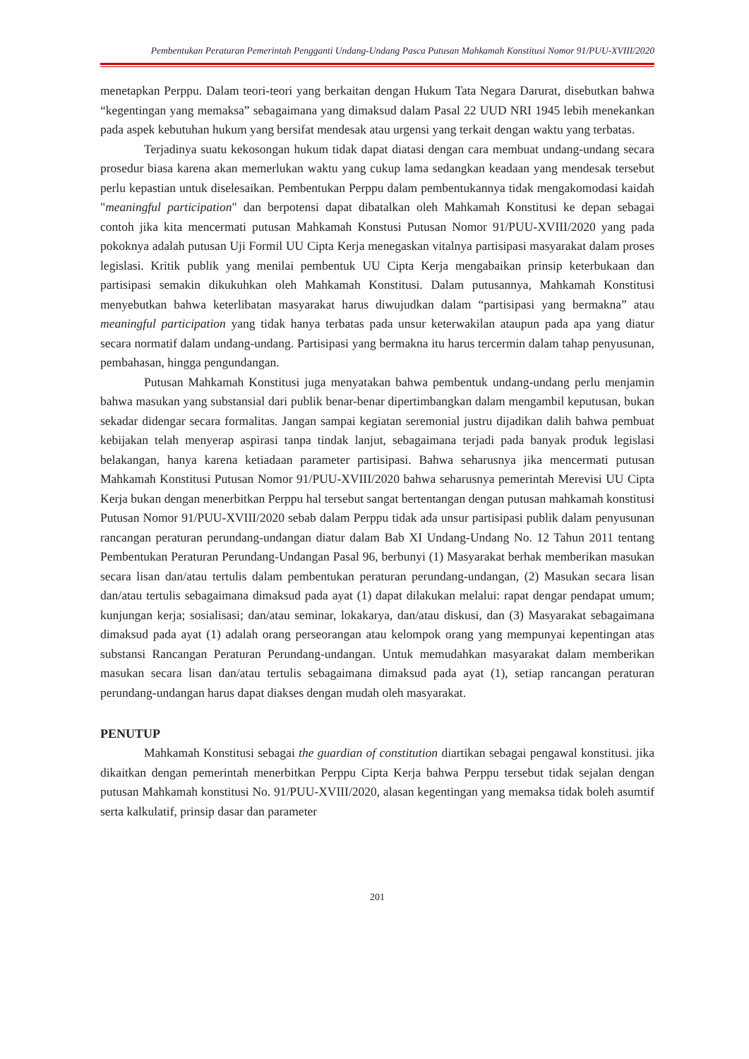Pembentukan Peraturan Pemerintah Pengganti Undang-Undang Pasca Putusan Mahkamah Konstitusi Nomor 91/PUU-XVIII/2020
menetapkan Perppu. Dalam teori-teori yang berkaitan dengan Hukum Tata Negara Darurat, disebutkan bahwa “kegentingan yang memaksa” sebagaimana yang dimaksud dalam Pasal 22 UUD NRI 1945 lebih menekankan pada aspek kebutuhan hukum yang bersifat mendesak atau urgensi yang terkait dengan waktu yang terbatas.
Terjadinya suatu kekosongan hukum tidak dapat diatasi dengan cara membuat undang-undang secara prosedur biasa karena akan memerlukan waktu yang cukup lama sedangkan keadaan yang mendesak tersebut perlu kepastian untuk diselesaikan. Pembentukan Perppu dalam pembentukannya tidak mengakomodasi kaidah "meaningful participation" dan berpotensi dapat dibatalkan oleh Mahkamah Konstitusi ke depan sebagai contoh jika kita mencermati putusan Mahkamah Konstusi Putusan Nomor 91/PUU-XVIII/2020 yang pada pokoknya adalah putusan Uji Formil UU Cipta Kerja menegaskan vitalnya partisipasi masyarakat dalam proses legislasi. Kritik publik yang menilai pembentuk UU Cipta Kerja mengabaikan prinsip keterbukaan dan partisipasi semakin dikukuhkan oleh Mahkamah Konstitusi. Dalam putusannya, Mahkamah Konstitusi menyebutkan bahwa keterlibatan masyarakat harus diwujudkan dalam “partisipasi yang bermakna” atau meaningful participation yang tidak hanya terbatas pada unsur keterwakilan ataupun pada apa yang diatur secara normatif dalam undang-undang. Partisipasi yang bermakna itu harus tercermin dalam tahap penyusunan, pembahasan, hingga pengundangan.
Putusan Mahkamah Konstitusi juga menyatakan bahwa pembentuk undang-undang perlu menjamin bahwa masukan yang substansial dari publik benar-benar dipertimbangkan dalam mengambil keputusan, bukan sekadar didengar secara formalitas. Jangan sampai kegiatan seremonial justru dijadikan dalih bahwa pembuat kebijakan telah menyerap aspirasi tanpa tindak lanjut, sebagaimana terjadi pada banyak produk legislasi belakangan, hanya karena ketiadaan parameter partisipasi. Bahwa seharusnya jika mencermati putusan Mahkamah Konstitusi Putusan Nomor 91/PUU-XVIII/2020 bahwa seharusnya pemerintah Merevisi UU Cipta Kerja bukan dengan menerbitkan Perppu hal tersebut sangat bertentangan dengan putusan mahkamah konstitusi Putusan Nomor 91/PUU-XVIII/2020 sebab dalam Perppu tidak ada unsur partisipasi publik dalam penyusunan rancangan peraturan perundang-undangan diatur dalam Bab XI Undang-Undang No. 12 Tahun 2011 tentang Pembentukan Peraturan Perundang-Undangan Pasal 96, berbunyi (1) Masyarakat berhak memberikan masukan secara lisan dan/atau tertulis dalam pembentukan peraturan perundang-undangan, (2) Masukan secara lisan dan/atau tertulis sebagaimana dimaksud pada ayat (1) dapat dilakukan melalui: rapat dengar pendapat umum; kunjungan kerja; sosialisasi; dan/atau seminar, lokakarya, dan/atau diskusi, dan (3) Masyarakat sebagaimana dimaksud pada ayat (1) adalah orang perseorangan atau kelompok orang yang mempunyai kepentingan atas substansi Rancangan Peraturan Perundang-undangan. Untuk memudahkan masyarakat dalam memberikan masukan secara lisan dan/atau tertulis sebagaimana dimaksud pada ayat (1), setiap rancangan peraturan perundang-undangan harus dapat diakses dengan mudah oleh masyarakat.
PENUTUP
Mahkamah Konstitusi sebagai the guardian of constitution diartikan sebagai pengawal konstitusi. jika dikaitkan dengan pemerintah menerbitkan Perppu Cipta Kerja bahwa Perppu tersebut tidak sejalan dengan putusan Mahkamah konstitusi No. 91/PUU-XVIII/2020, alasan kegentingan yang memaksa tidak boleh asumtif serta kalkulatif, prinsip dasar dan parameter
201